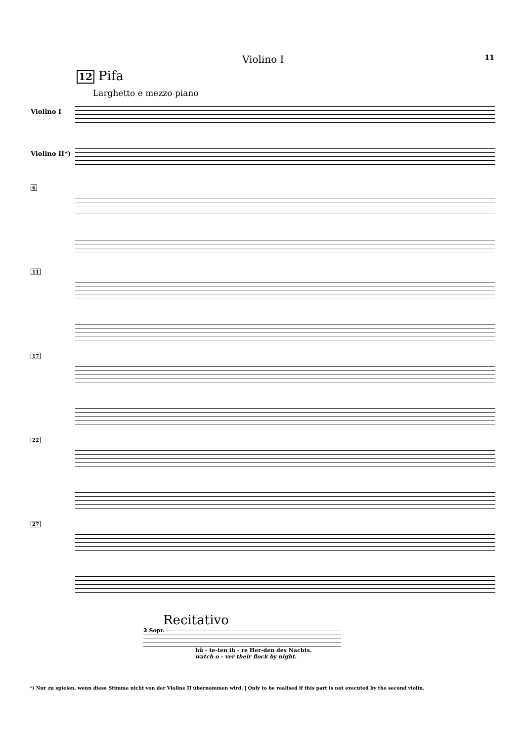Violino I 11
12 Pifa
Larghetto e mezzo piano
Violino I
Violino II*)
6
11
17
22
27
Recitativo
2 Sopr.
hü - te-ten ih - re Her-den des Nachts.
watch o - ver their flock by night.
*) Nur zu spielen, wenn diese Stimme nicht von der Violine II übernommen wird. | Only to be realised if this part is not executed by the second violin.